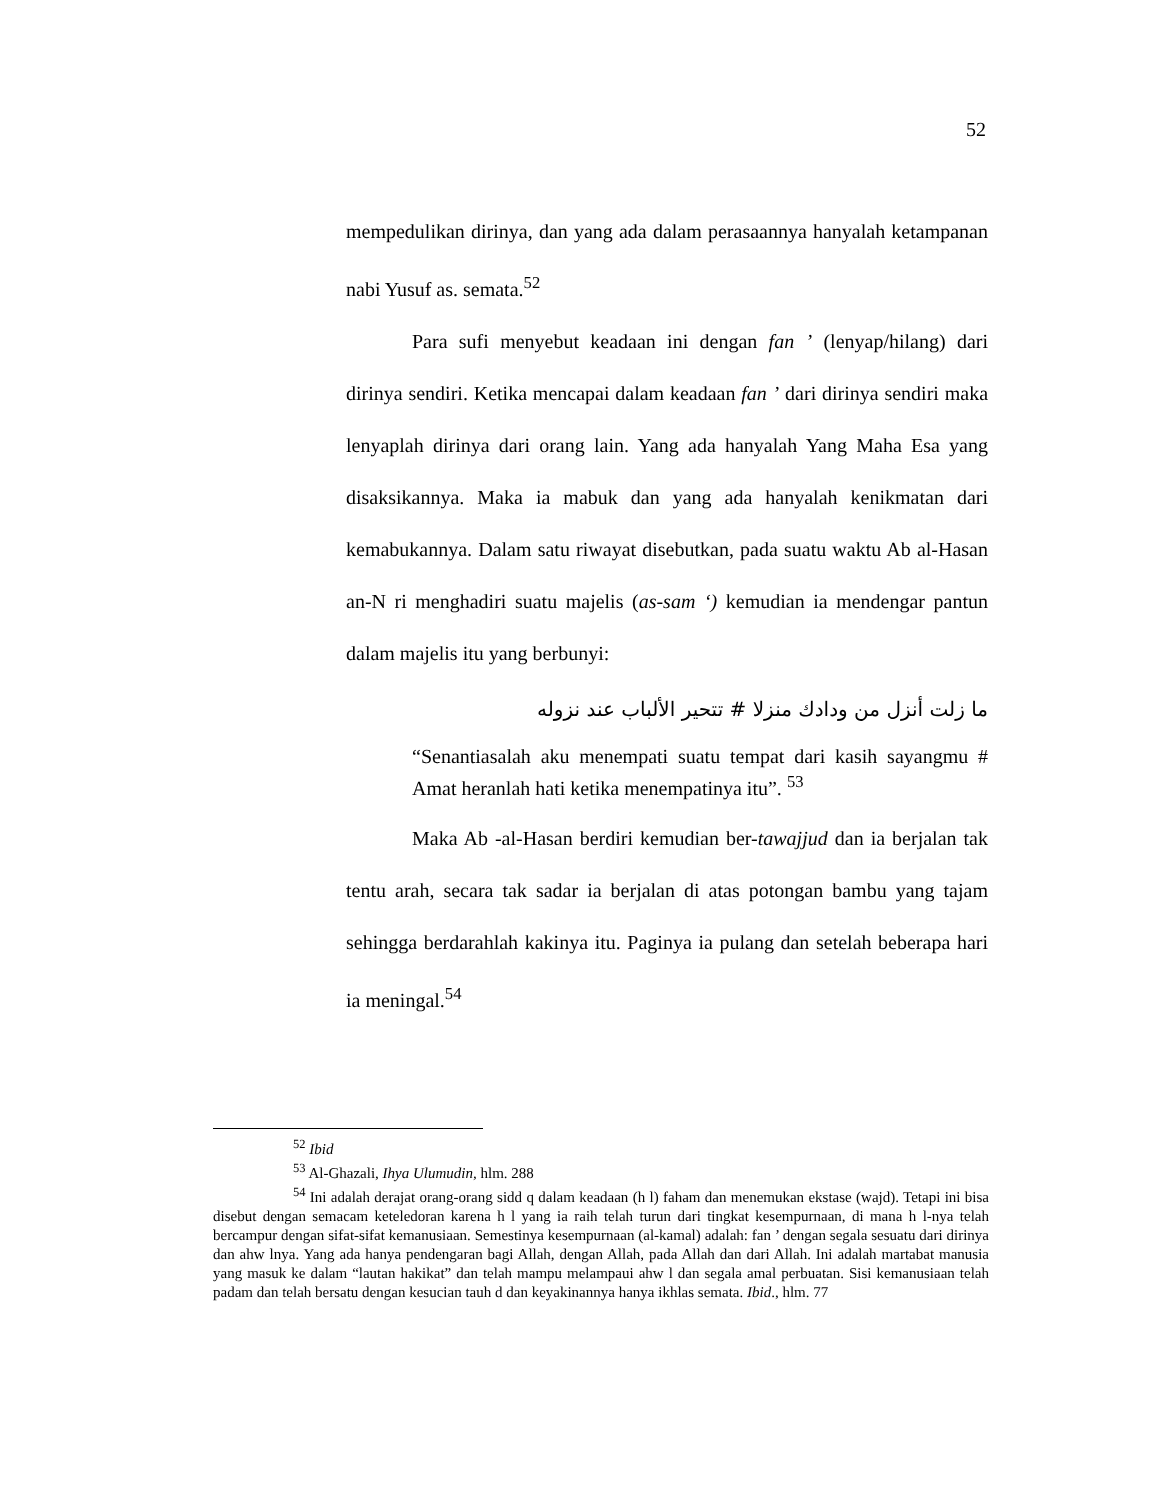52
mempedulikan dirinya, dan yang ada dalam perasaannya hanyalah ketampanan nabi Yusuf as. semata.<sup>52</sup>
Para sufi menyebut keadaan ini dengan fan ’ (lenyap/hilang) dari dirinya sendiri. Ketika mencapai dalam keadaan fan ’ dari dirinya sendiri maka lenyaplah dirinya dari orang lain. Yang ada hanyalah Yang Maha Esa yang disaksikannya. Maka ia mabuk dan yang ada hanyalah kenikmatan dari kemabukannya. Dalam satu riwayat disebutkan, pada suatu waktu Ab al-Hasan an-N ri menghadiri suatu majelis (as-sam ‘) kemudian ia mendengar pantun dalam majelis itu yang berbunyi:
ما زلت أنزل من ودادك منزلا # تتحير الألباب عند نزوله
“Senantiasalah aku menempati suatu tempat dari kasih sayangmu # Amat heranlah hati ketika menempatinya itu”. <sup>53</sup>
Maka Ab -al-Hasan berdiri kemudian ber-tawajjud dan ia berjalan tak tentu arah, secara tak sadar ia berjalan di atas potongan bambu yang tajam sehingga berdarahlah kakinya itu. Paginya ia pulang dan setelah beberapa hari ia meningal.<sup>54</sup>
<sup>52</sup> Ibid
<sup>53</sup> Al-Ghazali, Ihya Ulumudin, hlm. 288
<sup>54</sup> Ini adalah derajat orang-orang sidd q dalam keadaan (h l) faham dan menemukan ekstase (wajd). Tetapi ini bisa disebut dengan semacam keteledoran karena h l yang ia raih telah turun dari tingkat kesempurnaan, di mana h l-nya telah bercampur dengan sifat-sifat kemanusiaan. Semestinya kesempurnaan (al-kamal) adalah: fan ’ dengan segala sesuatu dari dirinya dan ahw lnya. Yang ada hanya pendengaran bagi Allah, dengan Allah, pada Allah dan dari Allah. Ini adalah martabat manusia yang masuk ke dalam “lautan hakikat” dan telah mampu melampaui ahw l dan segala amal perbuatan. Sisi kemanusiaan telah padam dan telah bersatu dengan kesucian tauh d dan keyakinannya hanya ikhlas semata. Ibid., hlm. 77